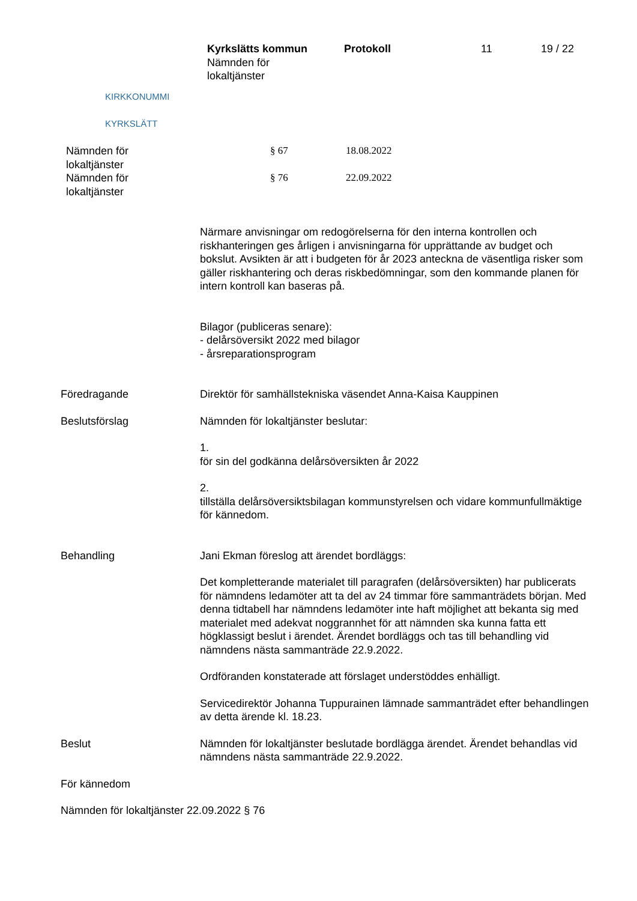KIRKKONUMMI
KYRKSLÄTT
Kyrkslätts kommun
Nämnden för
lokaltjänster
Protokoll 11 19 / 22
| Nämnden för lokaltjänster | § 67 | 18.08.2022 |
| Nämnden för lokaltjänster | § 76 | 22.09.2022 |
Närmare anvisningar om redogörelserna för den interna kontrollen och riskhanteringen ges årligen i anvisningarna för upprättande av budget och bokslut. Avsikten är att i budgeten för år 2023 anteckna de väsentliga risker som gäller riskhantering och deras riskbedömningar, som den kommande planen för intern kontroll kan baseras på.
Bilagor (publiceras senare):
- delårsöversikt 2022 med bilagor
- årsreparationsprogram
Föredragande Direktör för samhällstekniska väsendet Anna-Kaisa Kauppinen
Beslutsförslag Nämnden för lokaltjänster beslutar:
1.
för sin del godkänna delårsöversikten år 2022
2.
tillställa delårsöversiktsbilagan kommunstyrelsen och vidare kommunfullmäktige för kännedom.
Behandling Jani Ekman föreslog att ärendet bordläggs:
Det kompletterande materialet till paragrafen (delårsöversikten) har publicerats för nämndens ledamöter att ta del av 24 timmar före sammanträdets början. Med denna tidtabell har nämndens ledamöter inte haft möjlighet att bekanta sig med materialet med adekvat noggrannhet för att nämnden ska kunna fatta ett högklassigt beslut i ärendet. Ärendet bordläggs och tas till behandling vid nämndens nästa sammanträde 22.9.2022.
Ordföranden konstaterade att förslaget understöddes enhälligt.
Servicedirektör Johanna Tuppurainen lämnade sammanträdet efter behandlingen av detta ärende kl. 18.23.
Beslut Nämnden för lokaltjänster beslutade bordlägga ärendet. Ärendet behandlas vid nämndens nästa sammanträde 22.9.2022.
För kännedom
Nämnden för lokaltjänster 22.09.2022 § 76